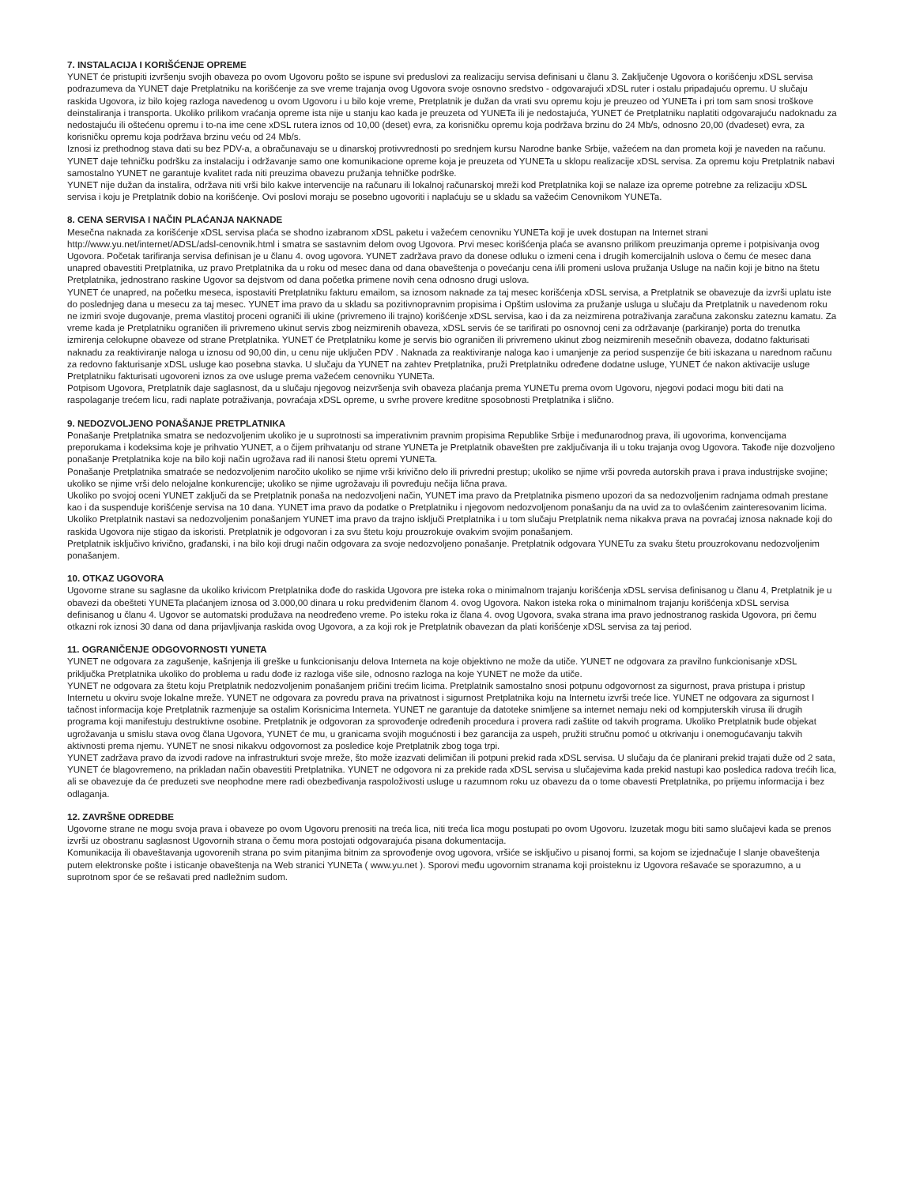7. INSTALACIJA I KORIŠĆENJE OPREME
YUNET će pristupiti izvršenju svojih obaveza po ovom Ugovoru pošto se ispune svi preduslovi za realizaciju servisa definisani u članu 3. Zaključenje Ugovora o korišćenju xDSL servisa podrazumeva da YUNET daje Pretplatniku na korišćenje za sve vreme trajanja ovog Ugovora svoje osnovno sredstvo - odgovarajući xDSL ruter i ostalu pripadajuću opremu. U slučaju raskida Ugovora, iz bilo kojeg razloga navedenog u ovom Ugovoru i u bilo koje vreme, Pretplatnik je dužan da vrati svu opremu koju je preuzeo od YUNETa i pri tom sam snosi troškove deinstaliranja i transporta. Ukoliko prilikom vraćanja opreme ista nije u stanju kao kada je preuzeta od YUNETa ili je nedostajuća, YUNET će Pretplatniku naplatiti odgovarajuću nadoknadu za nedostajuću ili oštećenu opremu i to-na ime cene xDSL rutera iznos od 10,00 (deset) evra, za korisničku opremu koja podržava brzinu do 24 Mb/s, odnosno 20,00 (dvadeset) evra, za korisničku opremu koja podržava brzinu veću od 24 Mb/s.
Iznosi iz prethodnog stava dati su bez PDV-a, a obračunavaju se u dinarskoj protivvrednosti po srednjem kursu Narodne banke Srbije, važećem na dan prometa koji je naveden na računu.
YUNET daje tehničku podršku za instalaciju i održavanje samo one komunikacione opreme koja je preuzeta od YUNETa u sklopu realizacije xDSL servisa. Za opremu koju Pretplatnik nabavi samostalno YUNET ne garantuje kvalitet rada niti preuzima obavezu pružanja tehničke podrške.
YUNET nije dužan da instalira, održava niti vrši bilo kakve intervencije na računaru ili lokalnoj računarskoj mreži kod Pretplatnika koji se nalaze iza opreme potrebne za relizaciju xDSL servisa i koju je Pretplatnik dobio na korišćenje. Ovi poslovi moraju se posebno ugovoriti i naplaćuju se u skladu sa važećim Cenovnikom YUNETa.
8. CENA SERVISA I NAČIN PLAĆANJA NAKNADE
Mesečna naknada za korišćenje xDSL servisa plaća se shodno izabranom xDSL paketu i važećem cenovniku YUNETa koji je uvek dostupan na Internet strani http://www.yu.net/internet/ADSL/adsl-cenovnik.html i smatra se sastavnim delom ovog Ugovora. Prvi mesec korišćenja plaća se avansno prilikom preuzimanja opreme i potpisivanja ovog Ugovora. Početak tarifiranja servisa definisan je u članu 4. ovog ugovora. YUNET zadržava pravo da donese odluku o izmeni cena i drugih komercijalnih uslova o čemu će mesec dana unapred obavestiti Pretplatnika, uz pravo Pretplatnika da u roku od mesec dana od dana obaveštenja o povećanju cena i/ili promeni uslova pružanja Usluge na način koji je bitno na štetu Pretplatnika, jednostrano raskine Ugovor sa dejstvom od dana početka primene novih cena odnosno drugi uslova.
YUNET će unapred, na početku meseca, ispostaviti Pretplatniku fakturu emailom, sa iznosom naknade za taj mesec korišćenja xDSL servisa, a Pretplatnik se obavezuje da izvrši uplatu iste do poslednjeg dana u mesecu za taj mesec. YUNET ima pravo da u skladu sa pozitivnopravnim propisima i Opštim uslovima za pružanje usluga u slučaju da Pretplatnik u navedenom roku ne izmiri svoje dugovanje, prema vlastitoj proceni ograniči ili ukine (privremeno ili trajno) korišćenje xDSL servisa, kao i da za neizmirena potraživanja zaračuna zakonsku zateznu kamatu. Za vreme kada je Pretplatniku ograničen ili privremeno ukinut servis zbog neizmirenih obaveza, xDSL servis će se tarifirati po osnovnoj ceni za održavanje (parkiranje) porta do trenutka izmirenja celokupne obaveze od strane Pretplatnika. YUNET će Pretplatniku kome je servis bio ograničen ili privremeno ukinut zbog neizmirenih mesečnih obaveza, dodatno fakturisati naknadu za reaktiviranje naloga u iznosu od 90,00 din, u cenu nije uključen PDV . Naknada za reaktiviranje naloga kao i umanjenje za period suspenzije će biti iskazana u narednom računu za redovno fakturisanje xDSL usluge kao posebna stavka. U slučaju da YUNET na zahtev Pretplatnika, pruži Pretplatniku određene dodatne usluge, YUNET će nakon aktivacije usluge Pretplatniku fakturisati ugovoreni iznos za ove usluge prema važećem cenovniku YUNETa.
Potpisom Ugovora, Pretplatnik daje saglasnost, da u slučaju njegovog neizvršenja svih obaveza plaćanja prema YUNETu prema ovom Ugovoru, njegovi podaci mogu biti dati na raspolaganje trećem licu, radi naplate potraživanja, povraćaja xDSL opreme, u svrhe provere kreditne sposobnosti Pretplatnika i slično.
9. NEDOZVOLJENO PONAŠANJE PRETPLATNIKA
Ponašanje Pretplatnika smatra se nedozvoljenim ukoliko je u suprotnosti sa imperativnim pravnim propisima Republike Srbije i međunarodnog prava, ili ugovorima, konvencijama preporukama i kodeksima koje je prihvatio YUNET, a o čijem prihvatanju od strane YUNETa je Pretplatnik obavešten pre zaključivanja ili u toku trajanja ovog Ugovora. Takođe nije dozvoljeno ponašanje Pretplatnika koje na bilo koji način ugrožava rad ili nanosi štetu opremi YUNETa.
Ponašanje Pretplatnika smatraće se nedozvoljenim naročito ukoliko se njime vrši krivično delo ili privredni prestup; ukoliko se njime vrši povreda autorskih prava i prava industrijske svojine; ukoliko se njime vrši delo nelojalne konkurencije; ukoliko se njime ugrožavaju ili povređuju nečija lična prava.
Ukoliko po svojoj oceni YUNET zaključi da se Pretplatnik ponaša na nedozvoljeni način, YUNET ima pravo da Pretplatnika pismeno upozori da sa nedozvoljenim radnjama odmah prestane kao i da suspenduje korišćenje servisa na 10 dana. YUNET ima pravo da podatke o Pretplatniku i njegovom nedozvoljenom ponašanju da na uvid za to ovlašćenim zainteresovanim licima. Ukoliko Pretplatnik nastavi sa nedozvoljenim ponašanjem YUNET ima pravo da trajno isključi Pretplatnika i u tom slučaju Pretplatnik nema nikakva prava na povraćaj iznosa naknade koji do raskida Ugovora nije stigao da iskoristi. Pretplatnik je odgovoran i za svu štetu koju prouzrokuje ovakvim svojim ponašanjem.
Pretplatnik isključivo krivično, građanski, i na bilo koji drugi način odgovara za svoje nedozvoljeno ponašanje. Pretplatnik odgovara YUNETu za svaku štetu prouzrokovanu nedozvoljenim ponašanjem.
10. OTKAZ UGOVORA
Ugovorne strane su saglasne da ukoliko krivicom Pretplatnika dođe do raskida Ugovora pre isteka roka o minimalnom trajanju korišćenja xDSL servisa definisanog u članu 4, Pretplatnik je u obavezi da obešteti YUNETa plaćanjem iznosa od 3.000,00 dinara u roku predviđenim članom 4. ovog Ugovora. Nakon isteka roka o minimalnom trajanju korišćenja xDSL servisa definisanog u članu 4. Ugovor se automatski produžava na neodređeno vreme. Po isteku roka iz člana 4. ovog Ugovora, svaka strana ima pravo jednostranog raskida Ugovora, pri čemu otkazni rok iznosi 30 dana od dana prijavljivanja raskida ovog Ugovora, a za koji rok je Pretplatnik obavezan da plati korišćenje xDSL servisa za taj period.
11. OGRANIČENJE ODGOVORNOSTI YUNETA
YUNET ne odgovara za zagušenje, kašnjenja ili greške u funkcionisanju delova Interneta na koje objektivno ne može da utiče. YUNET ne odgovara za pravilno funkcionisanje xDSL priključka Pretplatnika ukoliko do problema u radu dođe iz razloga više sile, odnosno razloga na koje YUNET ne može da utiče.
YUNET ne odgovara za štetu koju Pretplatnik nedozvoljenim ponašanjem pričini trećim licima. Pretplatnik samostalno snosi potpunu odgovornost za sigurnost, prava pristupa i pristup Internetu u okviru svoje lokalne mreže. YUNET ne odgovara za povredu prava na privatnost i sigurnost Pretplatnika koju na Internetu izvrši treće lice. YUNET ne odgovara za sigurnost I tačnost informacija koje Pretplatnik razmenjuje sa ostalim Korisnicima Interneta. YUNET ne garantuje da datoteke snimljene sa internet nemaju neki od kompjuterskih virusa ili drugih programa koji manifestuju destruktivne osobine. Pretplatnik je odgovoran za sprovođenje određenih procedura i provera radi zaštite od takvih programa. Ukoliko Pretplatnik bude objekat ugrožavanja u smislu stava ovog člana Ugovora, YUNET će mu, u granicama svojih mogućnosti i bez garancija za uspeh, pružiti stručnu pomoć u otkrivanju i onemogućavanju takvih aktivnosti prema njemu. YUNET ne snosi nikakvu odgovornost za posledice koje Pretplatnik zbog toga trpi.
YUNET zadržava pravo da izvodi radove na infrastrukturi svoje mreže, što može izazvati delimičan ili potpuni prekid rada xDSL servisa. U slučaju da će planirani prekid trajati duže od 2 sata, YUNET će blagovremeno, na prikladan način obavestiti Pretplatnika. YUNET ne odgovora ni za prekide rada xDSL servisa u slučajevima kada prekid nastupi kao posledica radova trećih lica, ali se obavezuje da će preduzeti sve neophodne mere radi obezbeđivanja raspoloživosti usluge u razumnom roku uz obavezu da o tome obavesti Pretplatnika, po prijemu informacija i bez odlaganja.
12. ZAVRŠNE ODREDBE
Ugovorne strane ne mogu svoja prava i obaveze po ovom Ugovoru prenositi na treća lica, niti treća lica mogu postupati po ovom Ugovoru. Izuzetak mogu biti samo slučajevi kada se prenos izvrši uz obostranu saglasnost Ugovornih strana o čemu mora postojati odgovarajuća pisana dokumentacija.
Komunikacija ili obaveštavanja ugovorenih strana po svim pitanjima bitnim za sprovođenje ovog ugovora, vršiće se isključivo u pisanoj formi, sa kojom se izjednačuje I slanje obaveštenja putem elektronske pošte i isticanje obaveštenja na Web stranici YUNETa ( www.yu.net ). Sporovi među ugovornim stranama koji proisteknu iz Ugovora rešavaće se sporazumno, a u suprotnom spor će se rešavati pred nadležnim sudom.